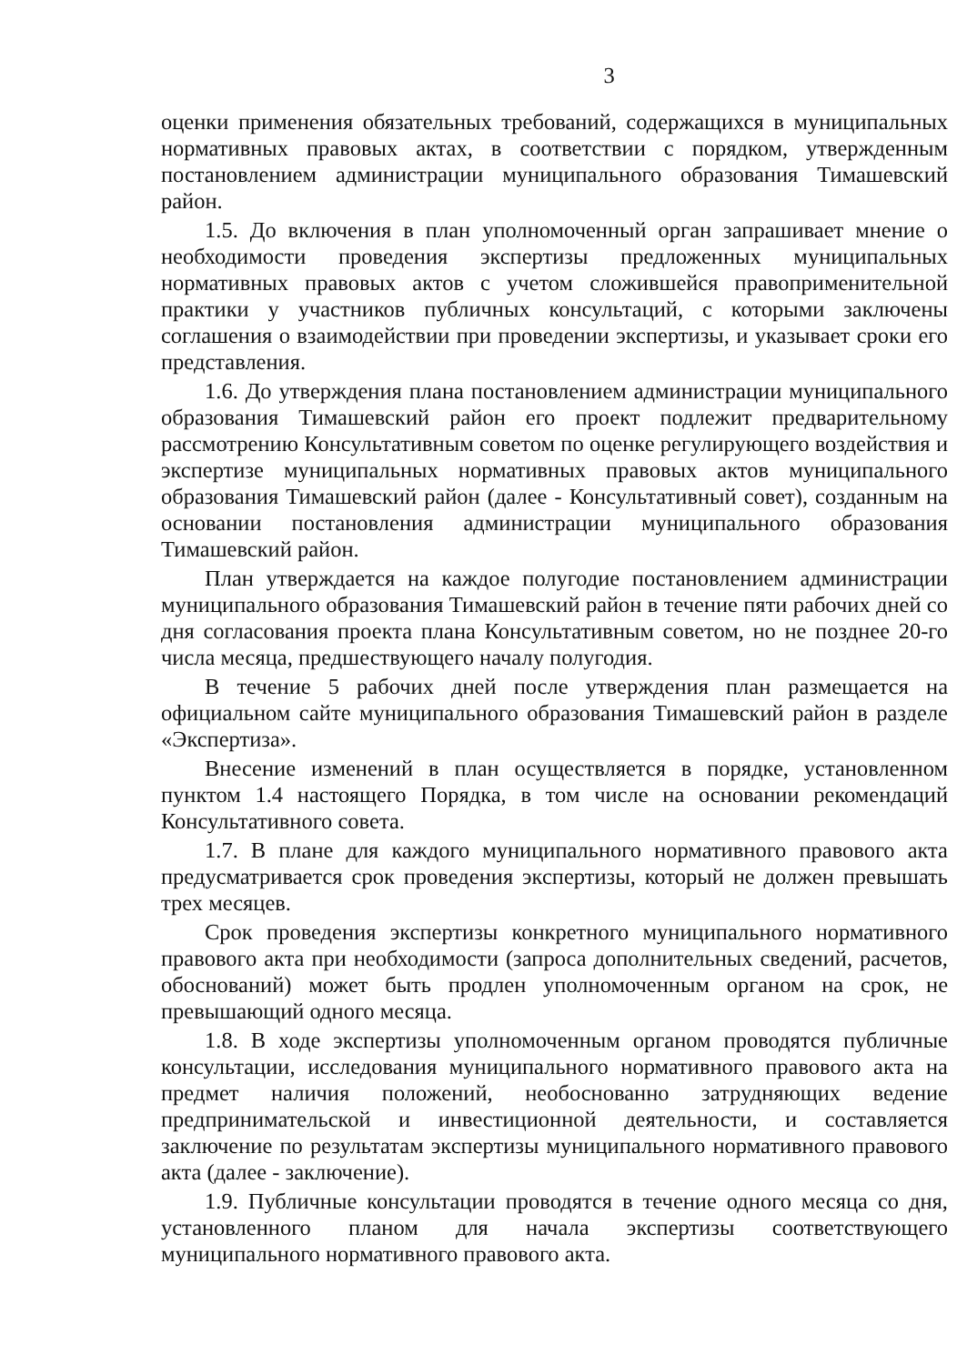3
оценки применения обязательных требований, содержащихся в муниципальных нормативных правовых актах, в соответствии с порядком, утвержденным постановлением администрации муниципального образования Тимашевский район.
1.5. До включения в план уполномоченный орган запрашивает мнение о необходимости проведения экспертизы предложенных муниципальных нормативных правовых актов с учетом сложившейся правоприменительной практики у участников публичных консультаций, с которыми заключены соглашения о взаимодействии при проведении экспертизы, и указывает сроки его представления.
1.6. До утверждения плана постановлением администрации муниципального образования Тимашевский район его проект подлежит предварительному рассмотрению Консультативным советом по оценке регулирующего воздействия и экспертизе муниципальных нормативных правовых актов муниципального образования Тимашевский район (далее - Консультативный совет), созданным на основании постановления администрации муниципального образования Тимашевский район.
План утверждается на каждое полугодие постановлением администрации муниципального образования Тимашевский район в течение пяти рабочих дней со дня согласования проекта плана Консультативным советом, но не позднее 20-го числа месяца, предшествующего началу полугодия.
В течение 5 рабочих дней после утверждения план размещается на официальном сайте муниципального образования Тимашевский район в разделе «Экспертиза».
Внесение изменений в план осуществляется в порядке, установленном пунктом 1.4 настоящего Порядка, в том числе на основании рекомендаций Консультативного совета.
1.7. В плане для каждого муниципального нормативного правового акта предусматривается срок проведения экспертизы, который не должен превышать трех месяцев.
Срок проведения экспертизы конкретного муниципального нормативного правового акта при необходимости (запроса дополнительных сведений, расчетов, обоснований) может быть продлен уполномоченным органом на срок, не превышающий одного месяца.
1.8. В ходе экспертизы уполномоченным органом проводятся публичные консультации, исследования муниципального нормативного правового акта на предмет наличия положений, необоснованно затрудняющих ведение предпринимательской и инвестиционной деятельности, и составляется заключение по результатам экспертизы муниципального нормативного правового акта (далее - заключение).
1.9. Публичные консультации проводятся в течение одного месяца со дня, установленного планом для начала экспертизы соответствующего муниципального нормативного правового акта.